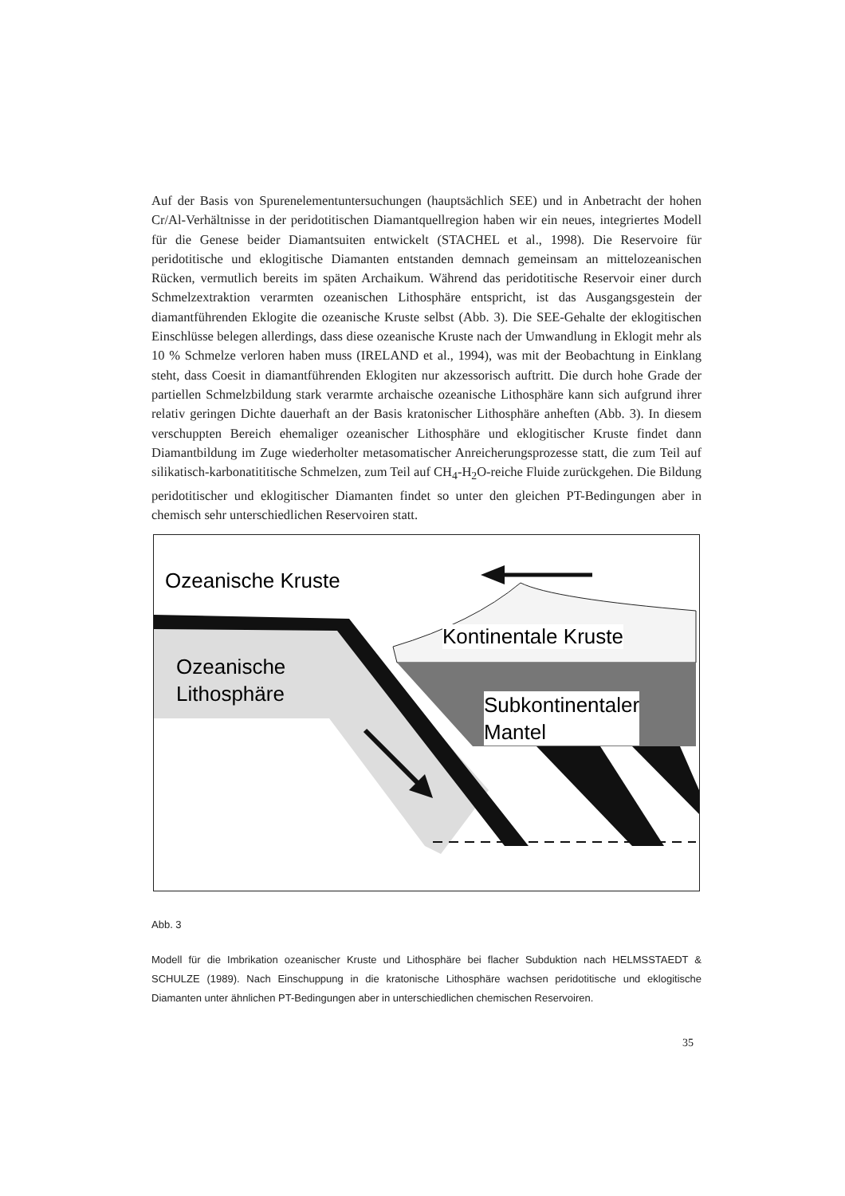Auf der Basis von Spurenelementuntersuchungen (hauptsächlich SEE) und in Anbetracht der hohen Cr/Al-Verhältnisse in der peridotitischen Diamantquellregion haben wir ein neues, integriertes Modell für die Genese beider Diamantsuiten entwickelt (STACHEL et al., 1998). Die Reservoire für peridotitische und eklogitische Diamanten entstanden demnach gemeinsam an mittelozeanischen Rücken, vermutlich bereits im späten Archaikum. Während das peridotitische Reservoir einer durch Schmelzextraktion verarmten ozeanischen Lithosphäre entspricht, ist das Ausgangsgestein der diamantführenden Eklogite die ozeanische Kruste selbst (Abb. 3). Die SEE-Gehalte der eklogitischen Einschlüsse belegen allerdings, dass diese ozeanische Kruste nach der Umwandlung in Eklogit mehr als 10 % Schmelze verloren haben muss (IRELAND et al., 1994), was mit der Beobachtung in Einklang steht, dass Coesit in diamantführenden Eklogiten nur akzessorisch auftritt. Die durch hohe Grade der partiellen Schmelzbildung stark verarmte archaische ozeanische Lithosphäre kann sich aufgrund ihrer relativ geringen Dichte dauerhaft an der Basis kratonischer Lithosphäre anheften (Abb. 3). In diesem verschuppten Bereich ehemaliger ozeanischer Lithosphäre und eklogitischer Kruste findet dann Diamantbildung im Zuge wiederholter metasomatischer Anreicherungsprozesse statt, die zum Teil auf silikatisch-karbonatititische Schmelzen, zum Teil auf CH<sub>4</sub>-H<sub>2</sub>O-reiche Fluide zurückgehen. Die Bildung peridotitischer und eklogitischer Diamanten findet so unter den gleichen PT-Bedingungen aber in chemisch sehr unterschiedlichen Reservoiren statt.
Ozeanische Kruste
Ozeanische
Lithosphäre
Kontinentale Kruste
Subkontinentaler
Mantel
Abb. 3
Modell für die Imbrikation ozeanischer Kruste und Lithosphäre bei flacher Subduktion nach HELMSSTAEDT & SCHULZE (1989). Nach Einschuppung in die kratonische Lithosphäre wachsen peridotitische und eklogitische Diamanten unter ähnlichen PT-Bedingungen aber in unterschiedlichen chemischen Reservoiren.
35